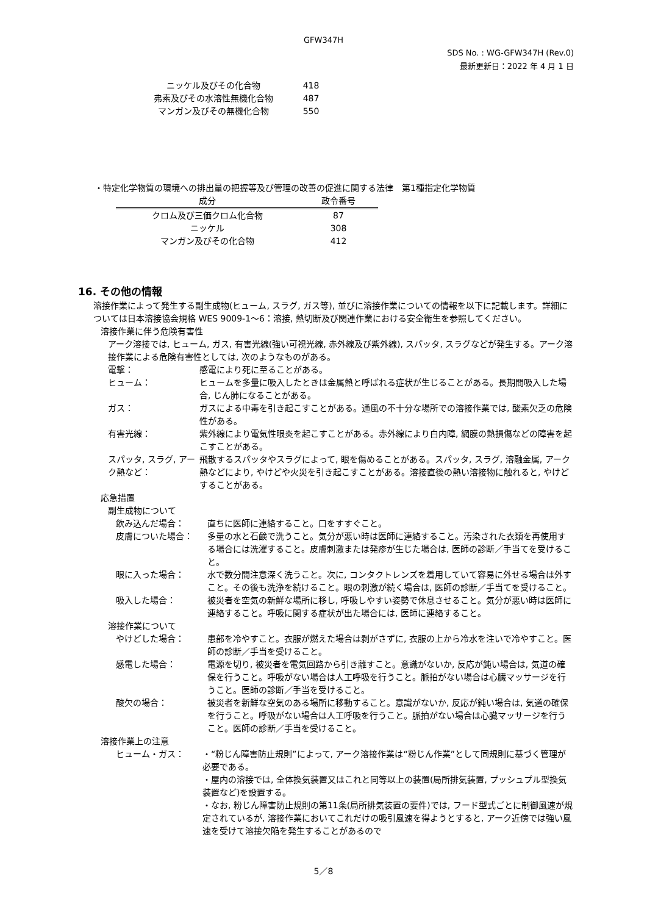GFW347H
SDS No. : WG-GFW347H (Rev.0)
最新更新日：2022 年 4 月 1 日
| ニッケル及びその化合物 | 418 |
| 弗素及びその水溶性無機化合物 | 487 |
| マンガン及びその無機化合物 | 550 |
・特定化学物質の環境への排出量の把握等及び管理の改善の促進に関する法律　第1種指定化学物質
| 成分 | 政令番号 |
| --- | --- |
| クロム及び三価クロム化合物 | 87 |
| ニッケル | 308 |
| マンガン及びその化合物 | 412 |
16. その他の情報
溶接作業によって発生する副生成物(ヒューム, スラグ, ガス等), 並びに溶接作業についての情報を以下に記載します。詳細については日本溶接協会規格 WES 9009-1～6：溶接, 熱切断及び関連作業における安全衛生を参照してください。
溶接作業に伴う危険有害性
アーク溶接では, ヒューム, ガス, 有害光線(強い可視光線, 赤外線及び紫外線), スパッタ, スラグなどが発生する。アーク溶接作業による危険有害性としては, 次のようなものがある。
電撃： 感電により死に至ることがある。
ヒューム： ヒュームを多量に吸入したときは金属熱と呼ばれる症状が生じることがある。長期間吸入した場合, じん肺になることがある。
ガス： ガスによる中毒を引き起こすことがある。通風の不十分な場所での溶接作業では, 酸素欠乏の危険性がある。
有害光線： 紫外線により電気性眼炎を起こすことがある。赤外線により白内障, 網膜の熱損傷などの障害を起こすことがある。
スパッタ, スラグ, アーク熱など：
飛散するスパッタやスラグによって, 眼を傷めることがある。スパッタ, スラグ, 溶融金属, アーク熱などにより, やけどや火災を引き起こすことがある。溶接直後の熱い溶接物に触れると, やけどすることがある。
応急措置
副生成物について
飲み込んだ場合： 直ちに医師に連絡すること。口をすすぐこと。
皮膚についた場合： 多量の水と石鹸で洗うこと。気分が悪い時は医師に連絡すること。汚染された衣類を再使用する場合には洗濯すること。皮膚刺激または発疹が生じた場合は, 医師の診断／手当てを受けること。
眼に入った場合： 水で数分間注意深く洗うこと。次に, コンタクトレンズを着用していて容易に外せる場合は外すこと。その後も洗浄を続けること。眼の刺激が続く場合は, 医師の診断／手当てを受けること。
吸入した場合： 被災者を空気の新鮮な場所に移し, 呼吸しやすい姿勢で休息させること。気分が悪い時は医師に連絡すること。呼吸に関する症状が出た場合には, 医師に連絡すること。
溶接作業について
やけどした場合： 患部を冷やすこと。衣服が燃えた場合は剥がさずに, 衣服の上から冷水を注いで冷やすこと。医師の診断／手当を受けること。
感電した場合： 電源を切り, 被災者を電気回路から引き離すこと。意識がないか, 反応が鈍い場合は, 気道の確保を行うこと。呼吸がない場合は人工呼吸を行うこと。脈拍がない場合は心臓マッサージを行うこと。医師の診断／手当を受けること。
酸欠の場合： 被災者を新鮮な空気のある場所に移動すること。意識がないか, 反応が鈍い場合は, 気道の確保を行うこと。呼吸がない場合は人工呼吸を行うこと。脈拍がない場合は心臓マッサージを行うこと。医師の診断／手当を受けること。
溶接作業上の注意
ヒューム・ガス： ・“粉じん障害防止規則”によって, アーク溶接作業は“粉じん作業”として同規則に基づく管理が必要である。
・屋内の溶接では, 全体換気装置又はこれと同等以上の装置(局所排気装置, プッシュプル型換気装置など)を設置する。
・なお, 粉じん障害防止規則の第11条(局所排気装置の要件)では, フード型式ごとに制御風速が規定されているが, 溶接作業においてこれだけの吸引風速を得ようとすると, アーク近傍では強い風速を受けて溶接欠陥を発生することがあるので
5／8